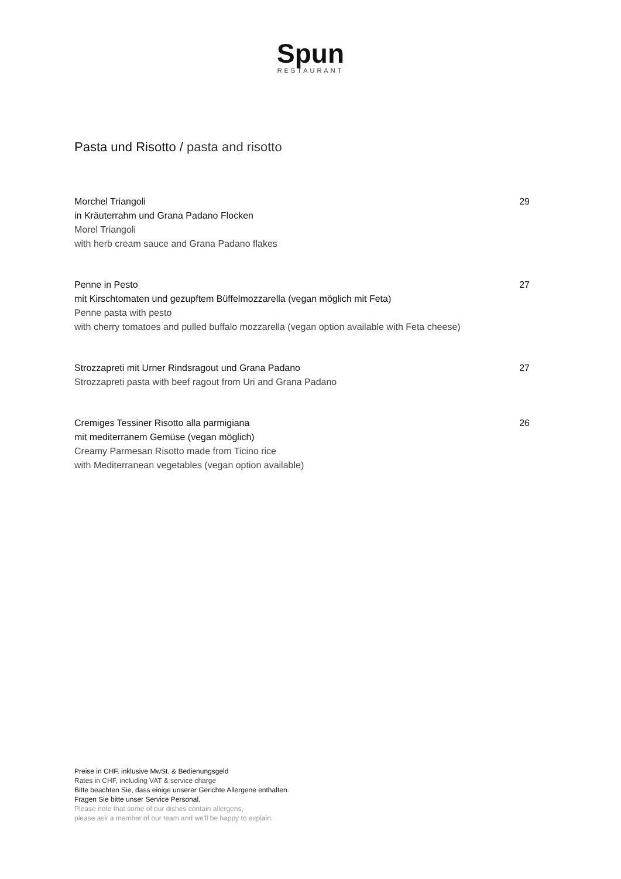Spun
RESTAURANT
Pasta und Risotto / pasta and risotto
29
Morchel Triangoli
in Kräuterrahm und Grana Padano Flocken
Morel Triangoli
with herb cream sauce and Grana Padano flakes
27
Penne in Pesto
mit Kirschtomaten und gezupftem Büffelmozzarella (vegan möglich mit Feta)
Penne pasta with pesto
with cherry tomatoes and pulled buffalo mozzarella (vegan option available with Feta cheese)
27
Strozzapreti mit Urner Rindsragout und Grana Padano
Strozzapreti pasta with beef ragout from Uri and Grana Padano
26
Cremiges Tessiner Risotto alla parmigiana
mit mediterranem Gemüse (vegan möglich)
Creamy Parmesan Risotto made from Ticino rice
with Mediterranean vegetables (vegan option available)
Preise in CHF, inklusive MwSt. & Bedienungsgeld
Rates in CHF, including VAT & service charge
Bitte beachten Sie, dass einige unserer Gerichte Allergene enthalten.
Fragen Sie bitte unser Service Personal.
Please note that some of our dishes contain allergens,
please ask a member of our team and we'll be happy to explain.